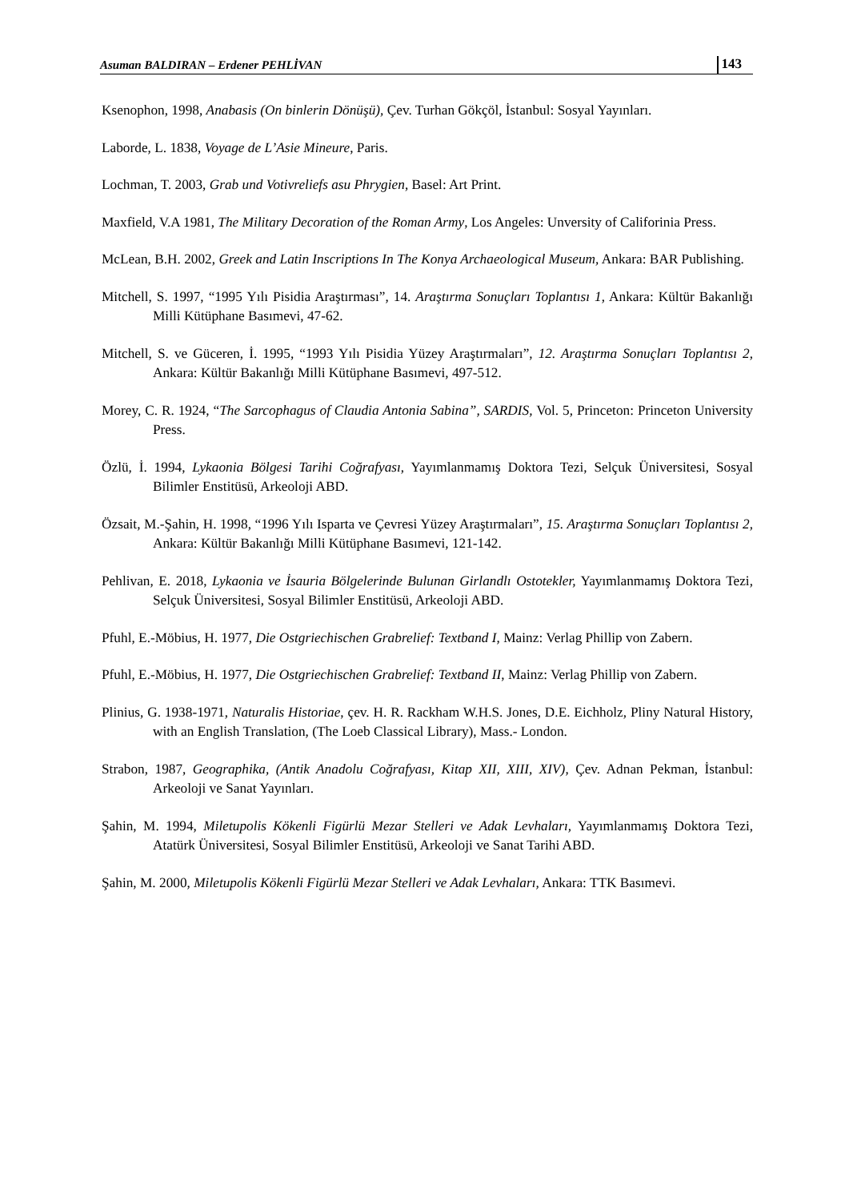Asuman BALDIRAN – Erdener PEHLİVAN 143
Ksenophon, 1998, Anabasis (On binlerin Dönüşü), Çev. Turhan Gökçöl, İstanbul: Sosyal Yayınları.
Laborde, L. 1838, Voyage de L’Asie Mineure, Paris.
Lochman, T. 2003, Grab und Votivreliefs asu Phrygien, Basel: Art Print.
Maxfield, V.A 1981, The Military Decoration of the Roman Army, Los Angeles: Unversity of Califorinia Press.
McLean, B.H. 2002, Greek and Latin Inscriptions In The Konya Archaeological Museum, Ankara: BAR Publishing.
Mitchell, S. 1997, “1995 Yılı Pisidia Araştırması”, 14. Araştırma Sonuçları Toplantısı 1, Ankara: Kültür Bakanlığı Milli Kütüphane Basımevi, 47-62.
Mitchell, S. ve Güceren, İ. 1995, “1993 Yılı Pisidia Yüzey Araştırmaları”, 12. Araştırma Sonuçları Toplantısı 2, Ankara: Kültür Bakanlığı Milli Kütüphane Basımevi, 497-512.
Morey, C. R. 1924, “The Sarcophagus of Claudia Antonia Sabina”, SARDIS, Vol. 5, Princeton: Princeton University Press.
Özlü, İ. 1994, Lykaonia Bölgesi Tarihi Coğrafyası, Yayımlanmamış Doktora Tezi, Selçuk Üniversitesi, Sosyal Bilimler Enstitüsü, Arkeoloji ABD.
Özsait, M.-Şahin, H. 1998, “1996 Yılı Isparta ve Çevresi Yüzey Araştırmaları”, 15. Araştırma Sonuçları Toplantısı 2, Ankara: Kültür Bakanlığı Milli Kütüphane Basımevi, 121-142.
Pehlivan, E. 2018, Lykaonia ve İsauria Bölgelerinde Bulunan Girlandlı Ostotekler, Yayımlanmamış Doktora Tezi, Selçuk Üniversitesi, Sosyal Bilimler Enstitüsü, Arkeoloji ABD.
Pfuhl, E.-Möbius, H. 1977, Die Ostgriechischen Grabrelief: Textband I, Mainz: Verlag Phillip von Zabern.
Pfuhl, E.-Möbius, H. 1977, Die Ostgriechischen Grabrelief: Textband II, Mainz: Verlag Phillip von Zabern.
Plinius, G. 1938-1971, Naturalis Historiae, çev. H. R. Rackham W.H.S. Jones, D.E. Eichholz, Pliny Natural History, with an English Translation, (The Loeb Classical Library), Mass.- London.
Strabon, 1987, Geographika, (Antik Anadolu Coğrafyası, Kitap XII, XIII, XIV), Çev. Adnan Pekman, İstanbul: Arkeoloji ve Sanat Yayınları.
Şahin, M. 1994, Miletupolis Kökenli Figürlü Mezar Stelleri ve Adak Levhaları, Yayımlanmamış Doktora Tezi, Atatürk Üniversitesi, Sosyal Bilimler Enstitüsü, Arkeoloji ve Sanat Tarihi ABD.
Şahin, M. 2000, Miletupolis Kökenli Figürlü Mezar Stelleri ve Adak Levhaları, Ankara: TTK Basımevi.